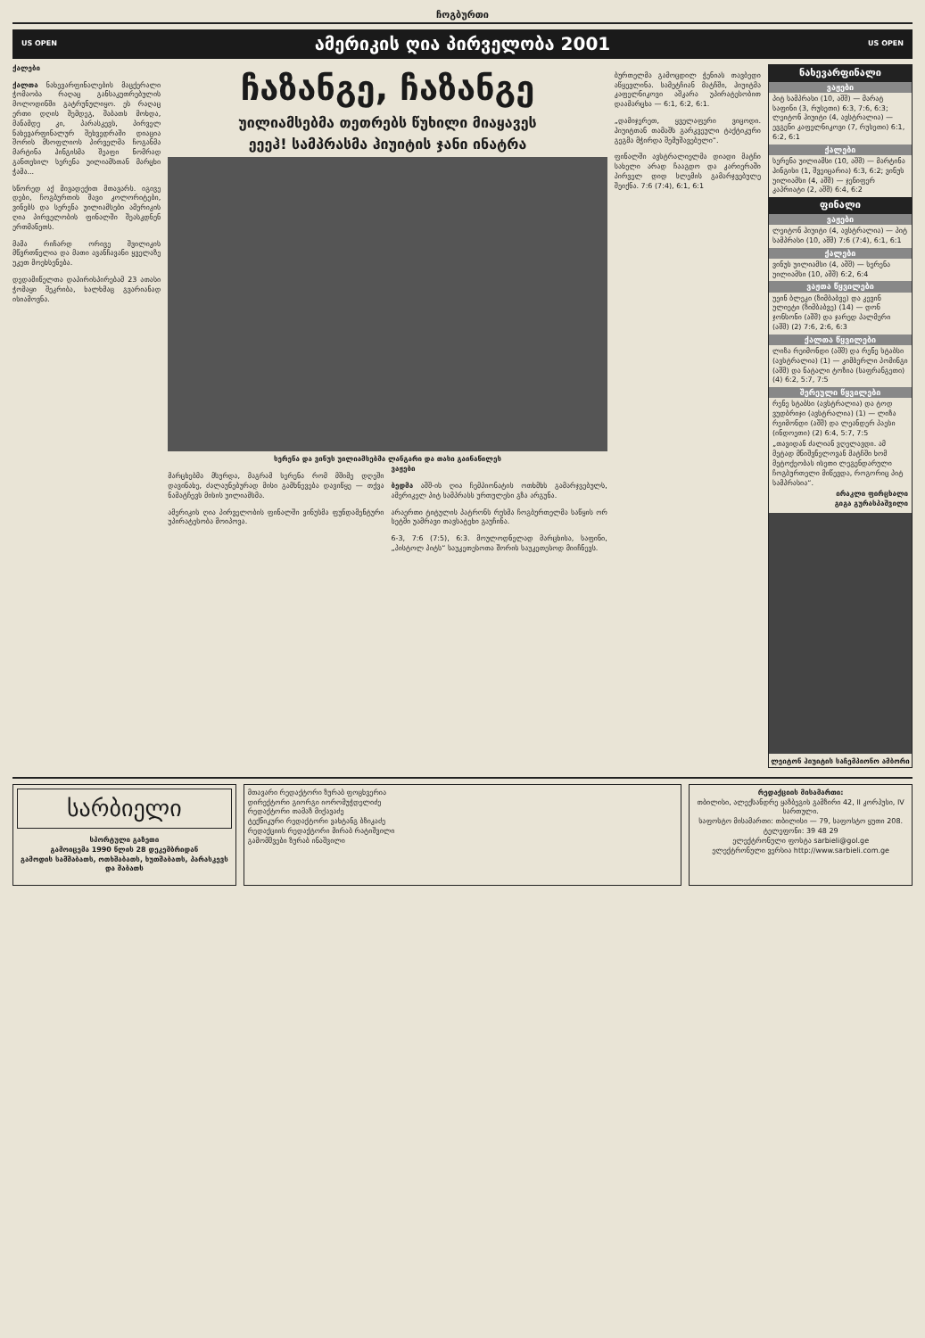ჩოგბურთი
US OPEN ამერიკის ღია პირველობა 2001 US OPEN
ქალები
ქალთა ნახევარფინალების მაცქერალი ჭომაობა რაღაც განსაკუთრებულის მოლოდინში გატრუნულიყო. ეს რაღაც ერთი დღის შემდეგ, შაბათს მოხდა, მანამდე კი, პარასკევს, პირველ ნახევარფინალურ შეხვედრაში დიაცია შორის მსოფლიოს პირველმა ჩოგანმა მარტინა ჰინგისმა შეაფი ნომრად განთესილ სერენა უილიამსთან მარცხი ჭამა...
სწორედ აქ მივადექით მთავარს. იგივე დები, ჩოგბურთის შავი კოლორიტები, ვინებს და სერენა უილიამსები ამერიკის ღია პირველობის ფინალში შეასკდნენ ერთმანეთს.
მამა რიჩარდ ორივე შვილიკის მწვრთნელია და მათი ავანჩავანი ყველაზე უკეთ მოეხსენება.
დედამიწელთა დაპირისპირებამ 23 ათასი ჭომაყი შეკრიბა, ხალხმაც გვარიანად ისიამოვნა.
ჩაზანგე, ჩაზანგე
უილიამსებმა თეთრებს წუხილი მიაყავეს
ეეეჰ! სამპრასმა ჰიუიტის ჯანი ინატრა
სერენა და ვინუს უილიამსებმა ლანგარი და თასი გაინაწილეს
მარცხებმა მსურდა, მაგრამ სერენა რომ მშიმე დღეში დავინახე, ძალაუნებურად მისი გამხნევება დავიწყე — თქვა ნამატჩევს მისის უილიამსმა.
ამერიკის ღია პირველობის ფინალში ვინუსმა ფუნდამენტური უპირატესობა მოიპოვა.
ვაჟები
ბედმა აშშ-ის ღია ჩემპიონატის ოთხმხს გამარჯვებულს, ამერიკელ პიტ სამპრასს ურთულესი გზა არგუნა.
არაერთი ტიტულის პატრონს რუსმა ჩოგბურთელმა საწყის ორ სეტში უამრავი თავსატეხი გაუჩინა.
6-3, 7:6 (7:5), 6:3. მოულოდნელად მარცხისა, საფინი, „პისტოლ პიტს“ საუკეთესოთა შორის საუკეთესოდ მიიჩნევს.
ბურთელმა გამოცდილ ჭენიას თავბედი აწყევლინა. სამეტჩიან მატჩში, ჰიუიტმა კაფელნიკოვი აშკარა უპირატესობით დაამარცხა — 6:1, 6:2, 6:1.
„დამიჯერეთ, ყველაფერი ვიცოდი. ჰიუიტთან თამაშს გარკვეული ტაქტიკური გეგმა მჭირდა შემუშავებული“.
ფინალში ავსტრალიელმა დიადი მატჩი სახელი არად ჩააგდო და კარიერაში პირველ დიდ სლემის გამარჯვებულე შეიქნა. 7:6 (7:4), 6:1, 6:1
ნახევარფინალი
ვაჟები
პიტ სამპრასი (10, აშშ) — მარატ საფინი (3, რუსეთი) 6:3, 7:6, 6:3; ლეიტონ ჰიუიტი (4, ავსტრალია) — ევგენი კაფელნიკოვი (7, რუსეთი) 6:1, 6:2, 6:1
ქალები
სერენა უილიამსი (10, აშშ) — მარტინა ჰინგისი (1, შვეიცარია) 6:3, 6:2; ვინუს უილიამსი (4, აშშ) — ჯენიფერ კაპრიატი (2, აშშ) 6:4, 6:2
ფინალი
ვაჟები
ლეიტონ ჰიუიტი (4, ავსტრალია) — პიტ სამპრასი (10, აშშ) 7:6 (7:4), 6:1, 6:1
ქალები
ვინუს უილიამსი (4, აშშ) — სერენა უილიამსი (10, აშშ) 6:2, 6:4
ვაჟთა წყვილები
უეინ ბლეკი (ზიმბაბვე) და კევინ ულიეტი (ზიმბაბვე) (14) — დონ ჯონსონი (აშშ) და ჯარედ პალმერი (აშშ) (2) 7:6, 2:6, 6:3
ქალთა წყვილები
ლიზა რეიმონდი (აშშ) და რენე სტაბსი (ავსტრალია) (1) — კიმბერლი პომინგი (აშშ) და ნატალი ტოზია (საფრანგეთი) (4) 6:2, 5:7, 7:5
შერეული წყვილები
რენე სტაბსი (ავსტრალია) და ტოდ ვუდბრიჯი (ავსტრალია) (1) — ლიზა რეიმონდი (აშშ) და ლეანდერ პაესი (ინდოეთი) (2) 6:4, 5:7, 7:5
„თავიდან ძალიან ვღელავდი. ამ მეტად მნიშვნელოვან მატჩში ხომ მეტოქეობას ისეთი ლეგენდარული ჩოგბურთელი მიწევდა, როგორიც პიტ სამპრასია“.
ირაკლი ფირცხალი
გიგა გურასპაშვილი
ლეიტონ ჰიუიტის საჩემპიონო ამბორი
სარბიელი
სპორტული გაზეთი
გამოიცემა 1990 წლის 28 დეკემბრიდან
გამოდის სამშაბათს, ოთხშაბათს, ხუთშაბათს, პარასკევს და შაბათს
მთავარი რედაქტორი ზურაბ ფოცხვერია
დირექტორი გიორგი იორომუჭდელიძე
რედაქტორი თამაზ მიქავაძე
ტექნიკური რედაქტორი ვახტანგ ბზიკაძე
რედაქციის რედაქტორი მირაბ რატიშვილი
გამომშვები ზურაბ ინაშვილი
რედაქციის მისამართი:
თბილისი, ალექსანდრე ყაზბეგის გამზირი 42, II კორპუსი, IV სართული.
საფოსტო მისამართი: თბილისი — 79, საფოსტო ყუთი 208. ტელეფონი: 39 48 29
ელექტრონული ფოსტა sarbieli@gol.ge
ელექტრონული ვერსია http://www.sarbieli.com.ge